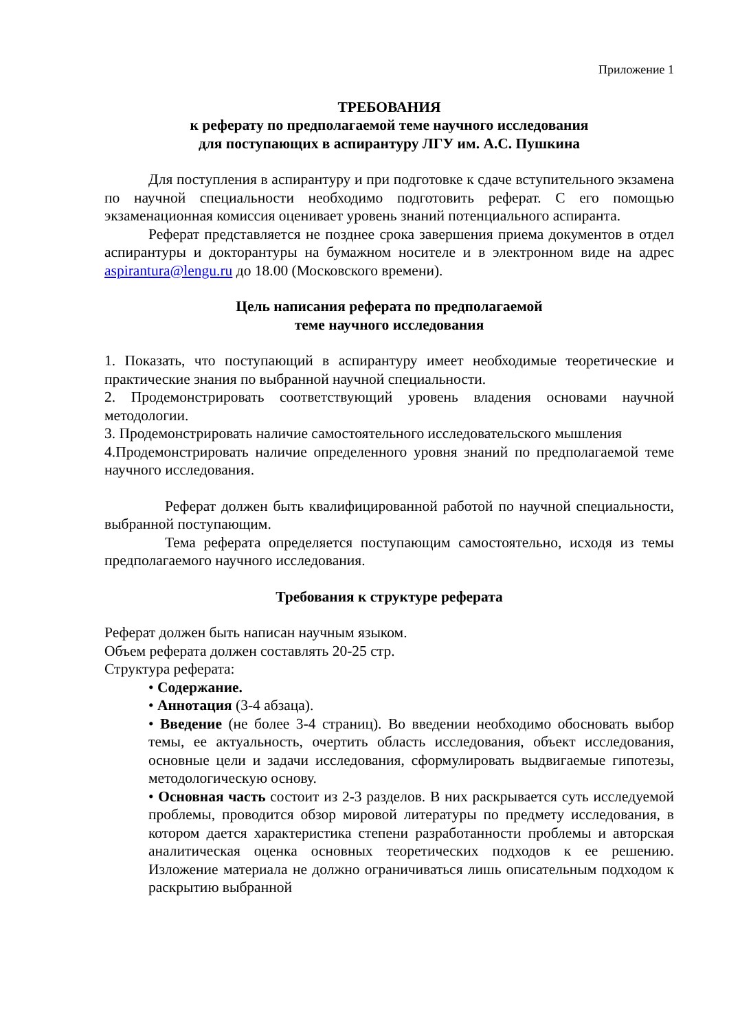Приложение 1
ТРЕБОВАНИЯ
к реферату по предполагаемой теме научного исследования
для поступающих в аспирантуру ЛГУ им. А.С. Пушкина
Для поступления в аспирантуру и при подготовке к сдаче вступительного экзамена по научной специальности необходимо подготовить реферат. С его помощью экзаменационная комиссия оценивает уровень знаний потенциального аспиранта.
Реферат представляется не позднее срока завершения приема документов в отдел аспирантуры и докторантуры на бумажном носителе и в электронном виде на адрес aspirantura@lengu.ru до 18.00 (Московского времени).
Цель написания реферата по предполагаемой
теме научного исследования
1. Показать, что поступающий в аспирантуру имеет необходимые теоретические и практические знания по выбранной научной специальности.
2. Продемонстрировать соответствующий уровень владения основами научной методологии.
3. Продемонстрировать наличие самостоятельного исследовательского мышления
4.Продемонстрировать наличие определенного уровня знаний по предполагаемой теме научного исследования.
Реферат должен быть квалифицированной работой по научной специальности, выбранной поступающим.
Тема реферата определяется поступающим самостоятельно, исходя из темы предполагаемого научного исследования.
Требования к структуре реферата
Реферат должен быть написан научным языком.
Объем реферата должен составлять 20-25 стр.
Структура реферата:
• Содержание.
• Аннотация (3-4 абзаца).
• Введение (не более 3-4 страниц). Во введении необходимо обосновать выбор темы, ее актуальность, очертить область исследования, объект исследования, основные цели и задачи исследования, сформулировать выдвигаемые гипотезы, методологическую основу.
• Основная часть состоит из 2-3 разделов. В них раскрывается суть исследуемой проблемы, проводится обзор мировой литературы по предмету исследования, в котором дается характеристика степени разработанности проблемы и авторская аналитическая оценка основных теоретических подходов к ее решению. Изложение материала не должно ограничиваться лишь описательным подходом к раскрытию выбранной